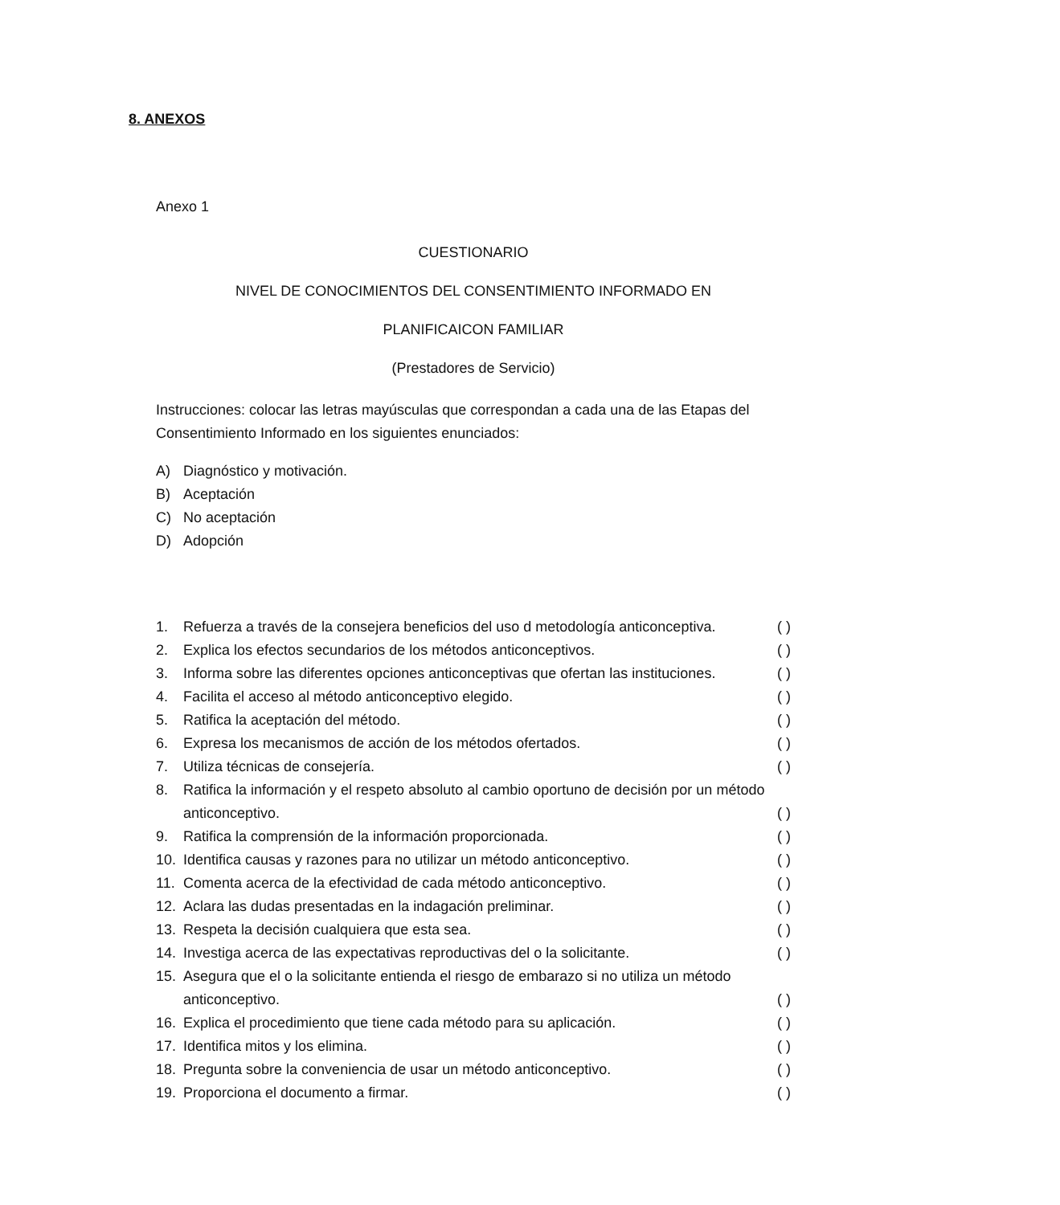8. ANEXOS
Anexo 1
CUESTIONARIO
NIVEL DE CONOCIMIENTOS DEL CONSENTIMIENTO INFORMADO EN
PLANIFICAICON FAMILIAR
(Prestadores de Servicio)
Instrucciones: colocar las letras mayúsculas que correspondan a cada una de las Etapas del Consentimiento Informado en los siguientes enunciados:
A) Diagnóstico y motivación.
B) Aceptación
C) No aceptación
D) Adopción
1. Refuerza a través de la consejera beneficios del uso d metodología anticonceptiva. ( )
2. Explica los efectos secundarios de los métodos anticonceptivos. ( )
3. Informa sobre las diferentes opciones anticonceptivas que ofertan las instituciones. ( )
4. Facilita el acceso al método anticonceptivo elegido. ( )
5. Ratifica la aceptación del método. ( )
6. Expresa los mecanismos de acción de los métodos ofertados. ( )
7. Utiliza técnicas de consejería. ( )
8. Ratifica la información y el respeto absoluto al cambio oportuno de decisión por un método anticonceptivo. ( )
9. Ratifica la comprensión de la información proporcionada. ( )
10. Identifica causas y razones para no utilizar un método anticonceptivo. ( )
11. Comenta acerca de la efectividad de cada método anticonceptivo. ( )
12. Aclara las dudas presentadas en la indagación preliminar. ( )
13. Respeta la decisión cualquiera que esta sea. ( )
14. Investiga acerca de las expectativas reproductivas del o la solicitante. ( )
15. Asegura que el o la solicitante entienda el riesgo de embarazo si no utiliza un método anticonceptivo. ( )
16. Explica el procedimiento que tiene cada método para su aplicación. ( )
17. Identifica mitos y los elimina. ( )
18. Pregunta sobre la conveniencia de usar un método anticonceptivo. ( )
19. Proporciona el documento a firmar. ( )